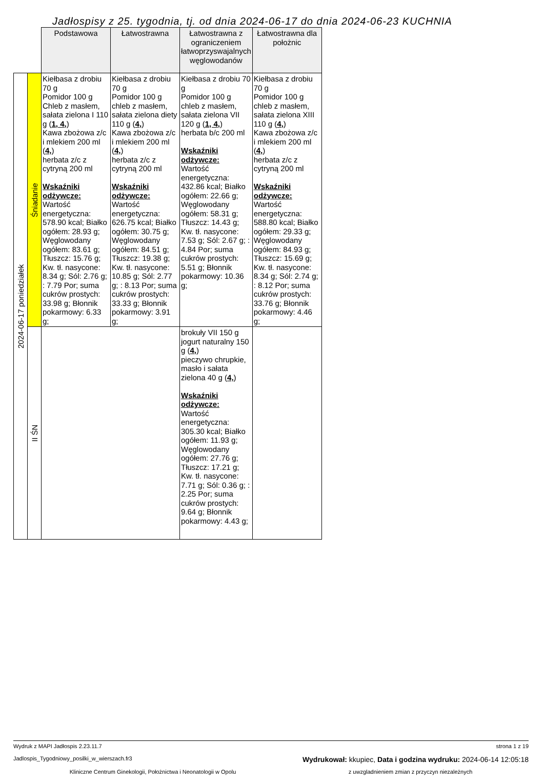Jadłospisy z 25. tygodnia, tj. od dnia 2024-06-17 do dnia 2024-06-23 KUCHNIA
| | | Podstawowa | Łatwostrawna | Łatwostrawna z ograniczeniem łatwoprzyswajalnych węglowodanów | Łatwostrawna dla położnic |
| 2024-06-17 poniedziałek | Śniadanie | Kiełbasa z drobiu 70 g Pomidor 100 g Chleb z masłem, sałata zielona I 110 g ( 1, 4, ) Kawa zbożowa z/c i mlekiem 200 ml ( 4, ) herbata z/c z cytryną 200 ml Wskaźniki odżywcze: Wartość energetyczna: 578.90 kcal; Białko ogółem: 28.93 g; Węglowodany ogółem: 83.61 g; Tłuszcz: 15.76 g; Kw. tł. nasycone: 8.34 g; Sól: 2.76 g; : 7.79 Por; suma cukrów prostych: 33.98 g; Błonnik pokarmowy: 6.33 g; | Kiełbasa z drobiu 70 g Pomidor 100 g chleb z masłem, sałata zielona diety 110 g ( 4, ) Kawa zbożowa z/c i mlekiem 200 ml ( 4, ) herbata z/c z cytryną 200 ml Wskaźniki odżywcze: Wartość energetyczna: 626.75 kcal; Białko ogółem: 30.75 g; Węglowodany ogółem: 84.51 g; Tłuszcz: 19.38 g; Kw. tł. nasycone: 10.85 g; Sól: 2.77 g; : 8.13 Por; suma cukrów prostych: 33.33 g; Błonnik pokarmowy: 3.91 g; | Kiełbasa z drobiu 70 g Pomidor 100 g chleb z masłem, sałata zielona VII 120 g ( 1, 4, ) herbata b/c 200 ml Wskaźniki odżywcze: Wartość energetyczna: 432.86 kcal; Białko ogółem: 22.66 g; Węglowodany ogółem: 58.31 g; Tłuszcz: 14.43 g; Kw. tł. nasycone: 7.53 g; Sól: 2.67 g; : 4.84 Por; suma cukrów prostych: 5.51 g; Błonnik pokarmowy: 10.36 g; | Kiełbasa z drobiu 70 g Pomidor 100 g chleb z masłem, sałata zielona XIII 110 g ( 4, ) Kawa zbożowa z/c i mlekiem 200 ml ( 4, ) herbata z/c z cytryną 200 ml Wskaźniki odżywcze: Wartość energetyczna: 588.80 kcal; Białko ogółem: 29.33 g; Węglowodany ogółem: 84.93 g; Tłuszcz: 15.69 g; Kw. tł. nasycone: 8.34 g; Sól: 2.74 g; : 8.12 Por; suma cukrów prostych: 33.76 g; Błonnik pokarmowy: 4.46 g; |
| | II ŚN | | | brokuły VII 150 g jogurt naturalny 150 g ( 4, ) pieczywo chrupkie, masło i sałata zielona 40 g ( 4, ) Wskaźniki odżywcze: Wartość energetyczna: 305.30 kcal; Białko ogółem: 11.93 g; Węglowodany ogółem: 27.76 g; Tłuszcz: 17.21 g; Kw. tł. nasycone: 7.71 g; Sól: 0.36 g; : 2.25 Por; suma cukrów prostych: 9.64 g; Błonnik pokarmowy: 4.43 g; | |
Wydruk z MAPI Jadłospis 2.23.11.7 strona 1 z 19
Jadlospis_Tygodniowy_posilki_w_wierszach.fr3 Wydrukował: kkupiec, Data i godzina wydruku: 2024-06-14 12:05:18
Kliniczne Centrum Ginekologii, Położnictwa i Neonatologii w Opolu z uwzgladnieniem zmian z przyczyn niezależnych